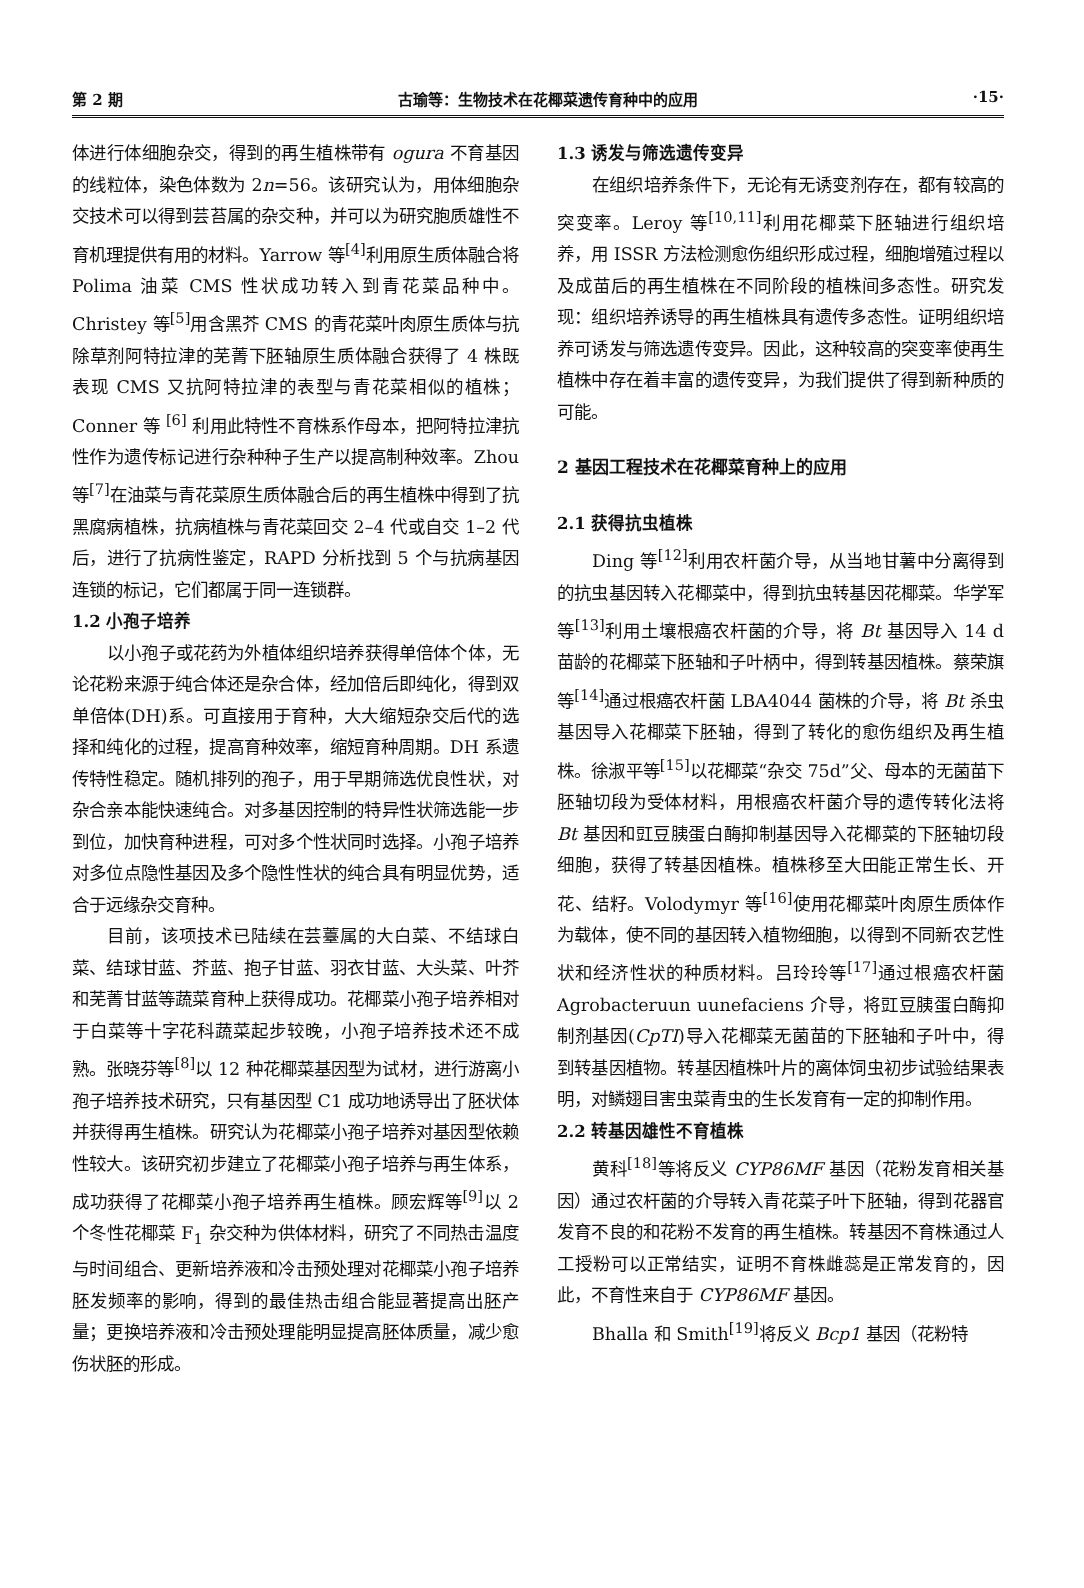第 2 期 古瑜等：生物技术在花椰菜遗传育种中的应用 ·15·
体进行体细胞杂交，得到的再生植株带有 ogura 不育基因的线粒体，染色体数为 2n=56。该研究认为，用体细胞杂交技术可以得到芸苔属的杂交种，并可以为研究胞质雄性不育机理提供有用的材料。Yarrow 等<sup>[4]</sup>利用原生质体融合将 Polima 油菜 CMS 性状成功转入到青花菜品种中。Christey 等<sup>[5]</sup>用含黑芥 CMS 的青花菜叶肉原生质体与抗除草剂阿特拉津的芜菁下胚轴原生质体融合获得了 4 株既表现 CMS 又抗阿特拉津的表型与青花菜相似的植株；Conner 等 <sup>[6]</sup> 利用此特性不育株系作母本，把阿特拉津抗性作为遗传标记进行杂种种子生产以提高制种效率。Zhou 等<sup>[7]</sup>在油菜与青花菜原生质体融合后的再生植株中得到了抗黑腐病植株，抗病植株与青花菜回交 2–4 代或自交 1–2 代后，进行了抗病性鉴定，RAPD 分析找到 5 个与抗病基因连锁的标记，它们都属于同一连锁群。
1.2 小孢子培养
以小孢子或花药为外植体组织培养获得单倍体个体，无论花粉来源于纯合体还是杂合体，经加倍后即纯化，得到双单倍体(DH)系。可直接用于育种，大大缩短杂交后代的选择和纯化的过程，提高育种效率，缩短育种周期。DH 系遗传特性稳定。随机排列的孢子，用于早期筛选优良性状，对杂合亲本能快速纯合。对多基因控制的特异性状筛选能一步到位，加快育种进程，可对多个性状同时选择。小孢子培养对多位点隐性基因及多个隐性性状的纯合具有明显优势，适合于远缘杂交育种。
目前，该项技术已陆续在芸薹属的大白菜、不结球白菜、结球甘蓝、芥蓝、抱子甘蓝、羽衣甘蓝、大头菜、叶芥和芜菁甘蓝等蔬菜育种上获得成功。花椰菜小孢子培养相对于白菜等十字花科蔬菜起步较晚，小孢子培养技术还不成熟。张晓芬等<sup>[8]</sup>以 12 种花椰菜基因型为试材，进行游离小孢子培养技术研究，只有基因型 C1 成功地诱导出了胚状体并获得再生植株。研究认为花椰菜小孢子培养对基因型依赖性较大。该研究初步建立了花椰菜小孢子培养与再生体系，成功获得了花椰菜小孢子培养再生植株。顾宏辉等<sup>[9]</sup>以 2 个冬性花椰菜 F<sub>1</sub> 杂交种为供体材料，研究了不同热击温度与时间组合、更新培养液和冷击预处理对花椰菜小孢子培养胚发频率的影响，得到的最佳热击组合能显著提高出胚产量；更换培养液和冷击预处理能明显提高胚体质量，减少愈伤状胚的形成。
1.3 诱发与筛选遗传变异
在组织培养条件下，无论有无诱变剂存在，都有较高的突变率。Leroy 等<sup>[10,11]</sup>利用花椰菜下胚轴进行组织培养，用 ISSR 方法检测愈伤组织形成过程，细胞增殖过程以及成苗后的再生植株在不同阶段的植株间多态性。研究发现：组织培养诱导的再生植株具有遗传多态性。证明组织培养可诱发与筛选遗传变异。因此，这种较高的突变率使再生植株中存在着丰富的遗传变异，为我们提供了得到新种质的可能。
2 基因工程技术在花椰菜育种上的应用
2.1 获得抗虫植株
Ding 等<sup>[12]</sup>利用农杆菌介导，从当地甘薯中分离得到的抗虫基因转入花椰菜中，得到抗虫转基因花椰菜。华学军等<sup>[13]</sup>利用土壤根癌农杆菌的介导，将 Bt 基因导入 14 d 苗龄的花椰菜下胚轴和子叶柄中，得到转基因植株。蔡荣旗等<sup>[14]</sup>通过根癌农杆菌 LBA4044 菌株的介导，将 Bt 杀虫基因导入花椰菜下胚轴，得到了转化的愈伤组织及再生植株。徐淑平等<sup>[15]</sup>以花椰菜“杂交 75d”父、母本的无菌苗下胚轴切段为受体材料，用根癌农杆菌介导的遗传转化法将 Bt 基因和豇豆胰蛋白酶抑制基因导入花椰菜的下胚轴切段细胞，获得了转基因植株。植株移至大田能正常生长、开花、结籽。Volodymyr 等<sup>[16]</sup>使用花椰菜叶肉原生质体作为载体，使不同的基因转入植物细胞，以得到不同新农艺性状和经济性状的种质材料。吕玲玲等<sup>[17]</sup>通过根癌农杆菌 Agrobacteruun uunefaciens 介导，将豇豆胰蛋白酶抑制剂基因(CpTI)导入花椰菜无菌苗的下胚轴和子叶中，得到转基因植物。转基因植株叶片的离体饲虫初步试验结果表明，对鳞翅目害虫菜青虫的生长发育有一定的抑制作用。
2.2 转基因雄性不育植株
黄科<sup>[18]</sup>等将反义 CYP86MF 基因（花粉发育相关基因）通过农杆菌的介导转入青花菜子叶下胚轴，得到花器官发育不良的和花粉不发育的再生植株。转基因不育株通过人工授粉可以正常结实，证明不育株雌蕊是正常发育的，因此，不育性来自于 CYP86MF 基因。
Bhalla 和 Smith<sup>[19]</sup>将反义 Bcp1 基因（花粉特